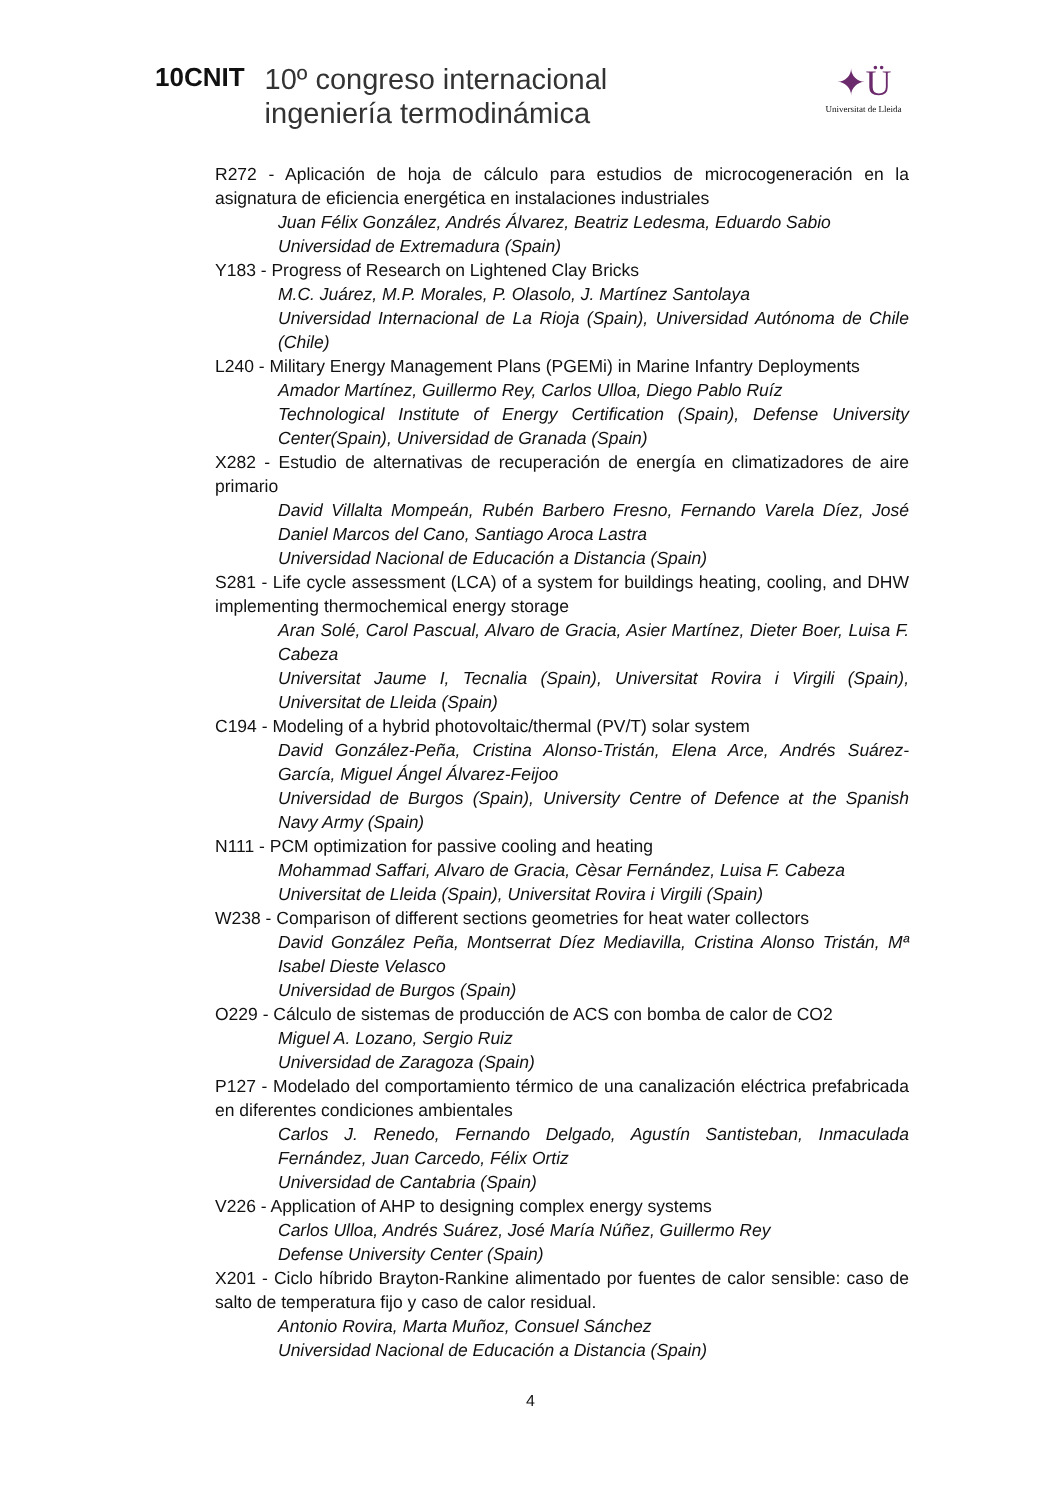10CNIT
10º congreso internacional
ingeniería termodinámica
✦Ü
Universitat de Lleida
R272 - Aplicación de hoja de cálculo para estudios de microcogeneración en la asignatura de eficiencia energética en instalaciones industriales
Juan Félix González, Andrés Álvarez, Beatriz Ledesma, Eduardo Sabio
Universidad de Extremadura (Spain)
Y183 - Progress of Research on Lightened Clay Bricks
M.C. Juárez, M.P. Morales, P. Olasolo, J. Martínez Santolaya
Universidad Internacional de La Rioja (Spain), Universidad Autónoma de Chile (Chile)
L240 - Military Energy Management Plans (PGEMi) in Marine Infantry Deployments
Amador Martínez, Guillermo Rey, Carlos Ulloa, Diego Pablo Ruíz
Technological Institute of Energy Certification (Spain), Defense University Center(Spain), Universidad de Granada (Spain)
X282 - Estudio de alternativas de recuperación de energía en climatizadores de aire primario
David Villalta Mompeán, Rubén Barbero Fresno, Fernando Varela Díez, José Daniel Marcos del Cano, Santiago Aroca Lastra
Universidad Nacional de Educación a Distancia (Spain)
S281 - Life cycle assessment (LCA) of a system for buildings heating, cooling, and DHW implementing thermochemical energy storage
Aran Solé, Carol Pascual, Alvaro de Gracia, Asier Martínez, Dieter Boer, Luisa F. Cabeza
Universitat Jaume I, Tecnalia (Spain), Universitat Rovira i Virgili (Spain), Universitat de Lleida (Spain)
C194 - Modeling of a hybrid photovoltaic/thermal (PV/T) solar system
David González-Peña, Cristina Alonso-Tristán, Elena Arce, Andrés Suárez-García, Miguel Ángel Álvarez-Feijoo
Universidad de Burgos (Spain), University Centre of Defence at the Spanish Navy Army (Spain)
N111 - PCM optimization for passive cooling and heating
Mohammad Saffari, Alvaro de Gracia, Cèsar Fernández, Luisa F. Cabeza
Universitat de Lleida (Spain), Universitat Rovira i Virgili (Spain)
W238 - Comparison of different sections geometries for heat water collectors
David González Peña, Montserrat Díez Mediavilla, Cristina Alonso Tristán, Mª Isabel Dieste Velasco
Universidad de Burgos (Spain)
O229 - Cálculo de sistemas de producción de ACS con bomba de calor de CO2
Miguel A. Lozano, Sergio Ruiz
Universidad de Zaragoza (Spain)
P127 - Modelado del comportamiento térmico de una canalización eléctrica prefabricada en diferentes condiciones ambientales
Carlos J. Renedo, Fernando Delgado, Agustín Santisteban, Inmaculada Fernández, Juan Carcedo, Félix Ortiz
Universidad de Cantabria (Spain)
V226 - Application of AHP to designing complex energy systems
Carlos Ulloa, Andrés Suárez, José María Núñez, Guillermo Rey
Defense University Center (Spain)
X201 - Ciclo híbrido Brayton-Rankine alimentado por fuentes de calor sensible: caso de salto de temperatura fijo y caso de calor residual.
Antonio Rovira, Marta Muñoz, Consuel Sánchez
Universidad Nacional de Educación a Distancia (Spain)
4